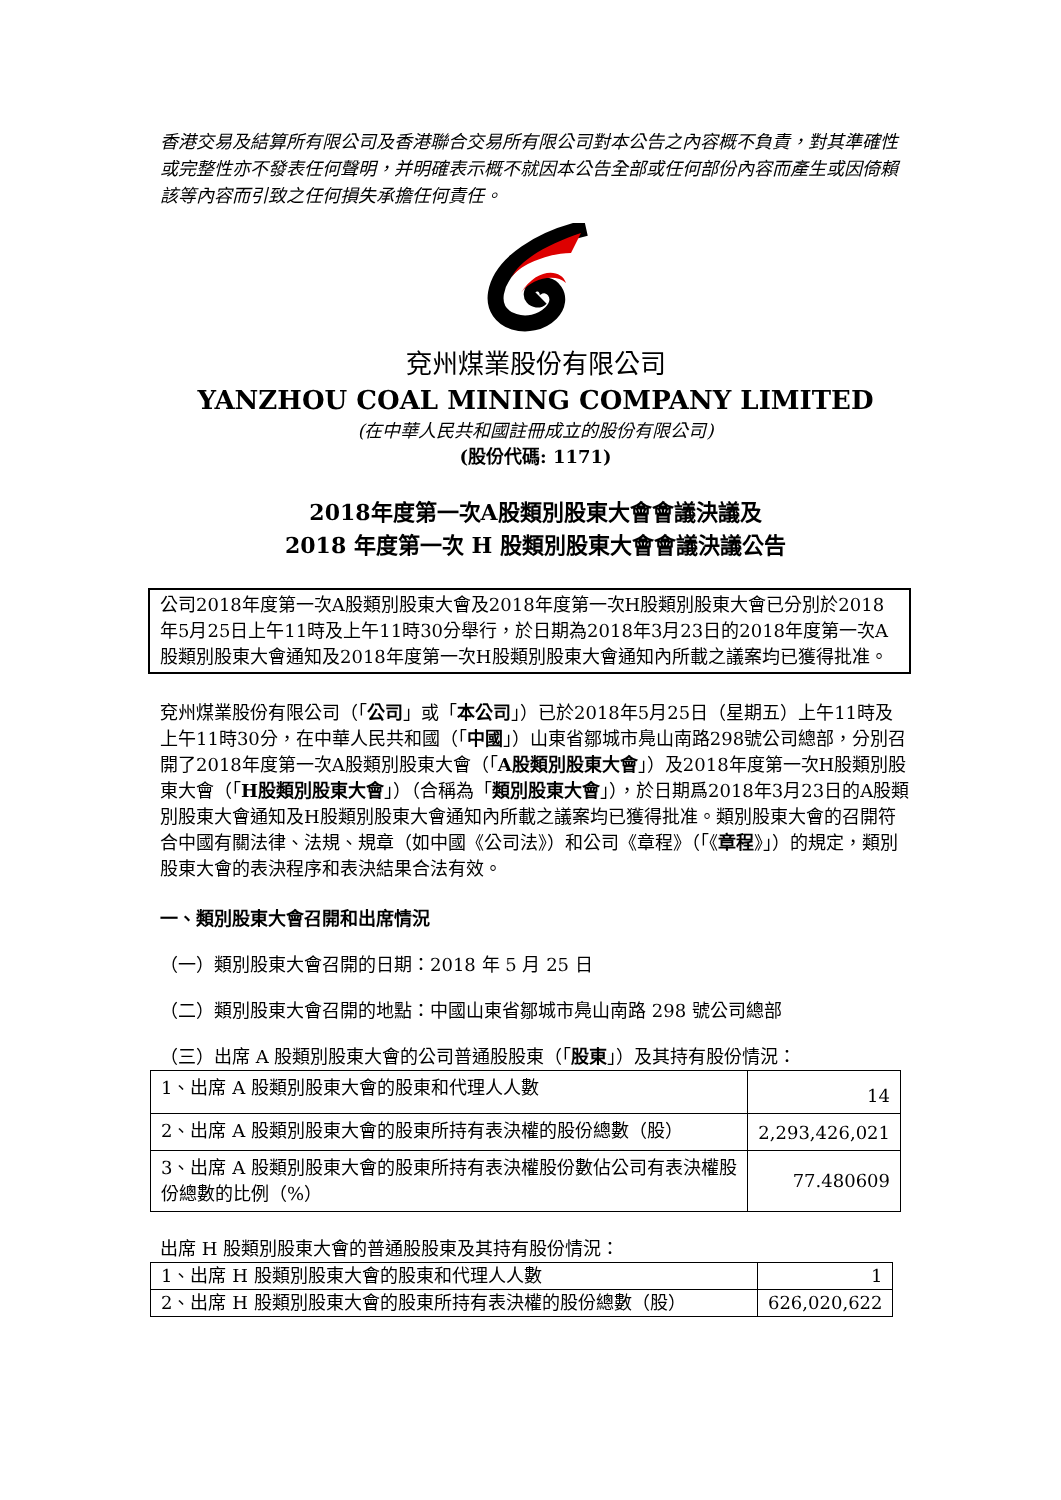香港交易及結算所有限公司及香港聯合交易所有限公司對本公告之內容概不負責，對其準確性或完整性亦不發表任何聲明，并明確表示概不就因本公告全部或任何部份內容而產生或因倚賴該等內容而引致之任何損失承擔任何責任。
兗州煤業股份有限公司
YANZHOU COAL MINING COMPANY LIMITED
(在中華人民共和國註冊成立的股份有限公司)
(股份代碼: 1171)
2018年度第一次A股類別股東大會會議決議及
2018 年度第一次 H 股類別股東大會會議決議公告
公司2018年度第一次A股類別股東大會及2018年度第一次H股類別股東大會已分別於2018年5月25日上午11時及上午11時30分舉行，於日期為2018年3月23日的2018年度第一次A股類別股東大會通知及2018年度第一次H股類別股東大會通知內所載之議案均已獲得批准。
兗州煤業股份有限公司（「公司」或「本公司」）已於2018年5月25日（星期五）上午11時及上午11時30分，在中華人民共和國（「中國」）山東省鄒城市鳧山南路298號公司總部，分別召開了2018年度第一次A股類別股東大會（「A股類別股東大會」）及2018年度第一次H股類別股東大會（「H股類別股東大會」）（合稱為「類別股東大會」），於日期爲2018年3月23日的A股類別股東大會通知及H股類別股東大會通知內所載之議案均已獲得批准。類別股東大會的召開符合中國有關法律、法規、規章（如中國《公司法》）和公司《章程》（「《章程》」）的規定，類別股東大會的表決程序和表決結果合法有效。
一、類別股東大會召開和出席情況
（一）類別股東大會召開的日期：2018 年 5 月 25 日
（二）類別股東大會召開的地點：中國山東省鄒城市鳧山南路 298 號公司總部
（三）出席 A 股類別股東大會的公司普通股股東（「股東」）及其持有股份情況：
| 1、出席 A 股類別股東大會的股東和代理人人數 | 14 |
| 2、出席 A 股類別股東大會的股東所持有表決權的股份總數（股） | 2,293,426,021 |
| 3、出席 A 股類別股東大會的股東所持有表決權股份數佔公司有表決權股份總數的比例（%） | 77.480609 |
出席 H 股類別股東大會的普通股股東及其持有股份情況：
| 1、出席 H 股類別股東大會的股東和代理人人數 | 1 |
| 2、出席 H 股類別股東大會的股東所持有表決權的股份總數（股） | 626,020,622 |